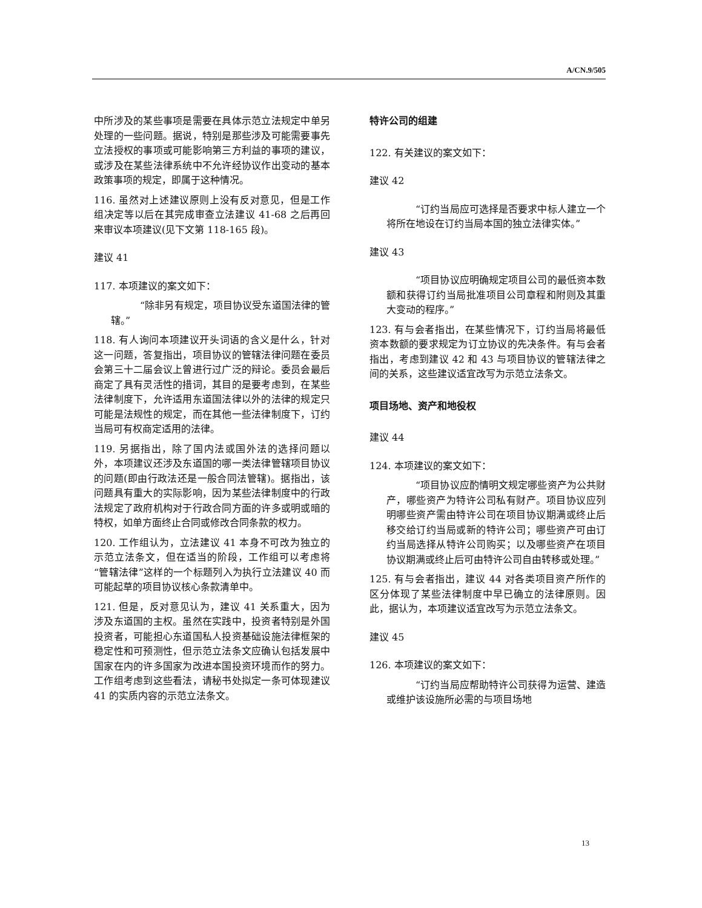A/CN.9/505
中所涉及的某些事项是需要在具体示范立法规定中单另处理的一些问题。据说，特别是那些涉及可能需要事先立法授权的事项或可能影响第三方利益的事项的建议，或涉及在某些法律系统中不允许经协议作出变动的基本政策事项的规定，即属于这种情况。
116. 虽然对上述建议原则上没有反对意见，但是工作组决定等以后在其完成审查立法建议 41-68 之后再回来审议本项建议(见下文第 118-165 段)。
建议 41
117. 本项建议的案文如下：
“除非另有规定，项目协议受东道国法律的管辖。”
118. 有人询问本项建议开头词语的含义是什么，针对这一问题，答复指出，项目协议的管辖法律问题在委员会第三十二届会议上曾进行过广泛的辩论。委员会最后商定了具有灵活性的措词，其目的是要考虑到，在某些法律制度下，允许适用东道国法律以外的法律的规定只可能是法规性的规定，而在其他一些法律制度下，订约当局可有权商定适用的法律。
119. 另据指出，除了国内法或国外法的选择问题以外，本项建议还涉及东道国的哪一类法律管辖项目协议的问题(即由行政法还是一般合同法管辖)。据指出，该问题具有重大的实际影响，因为某些法律制度中的行政法规定了政府机构对于行政合同方面的许多或明或暗的特权，如单方面终止合同或修改合同条款的权力。
120. 工作组认为，立法建议 41 本身不可改为独立的示范立法条文，但在适当的阶段，工作组可以考虑将“管辖法律”这样的一个标题列入为执行立法建议 40 而可能起草的项目协议核心条款清单中。
121. 但是，反对意见认为，建议 41 关系重大，因为涉及东道国的主权。虽然在实践中，投资者特别是外国投资者，可能担心东道国私人投资基础设施法律框架的稳定性和可预测性，但示范立法条文应确认包括发展中国家在内的许多国家为改进本国投资环境而作的努力。工作组考虑到这些看法，请秘书处拟定一条可体现建议 41 的实质内容的示范立法条文。
特许公司的组建
122. 有关建议的案文如下：
建议 42
“订约当局应可选择是否要求中标人建立一个将所在地设在订约当局本国的独立法律实体。”
建议 43
“项目协议应明确规定项目公司的最低资本数额和获得订约当局批准项目公司章程和附则及其重大变动的程序。”
123. 有与会者指出，在某些情况下，订约当局将最低资本数额的要求规定为订立协议的先决条件。有与会者指出，考虑到建议 42 和 43 与项目协议的管辖法律之间的关系，这些建议适宜改写为示范立法条文。
项目场地、资产和地役权
建议 44
124. 本项建议的案文如下：
“项目协议应酌情明文规定哪些资产为公共财产，哪些资产为特许公司私有财产。项目协议应列明哪些资产需由特许公司在项目协议期满或终止后移交给订约当局或新的特许公司；哪些资产可由订约当局选择从特许公司购买；以及哪些资产在项目协议期满或终止后可由特许公司自由转移或处理。”
125. 有与会者指出，建议 44 对各类项目资产所作的区分体现了某些法律制度中早已确立的法律原则。因此，据认为，本项建议适宜改写为示范立法条文。
建议 45
126. 本项建议的案文如下：
“订约当局应帮助特许公司获得为运营、建造或维护该设施所必需的与项目场地
13